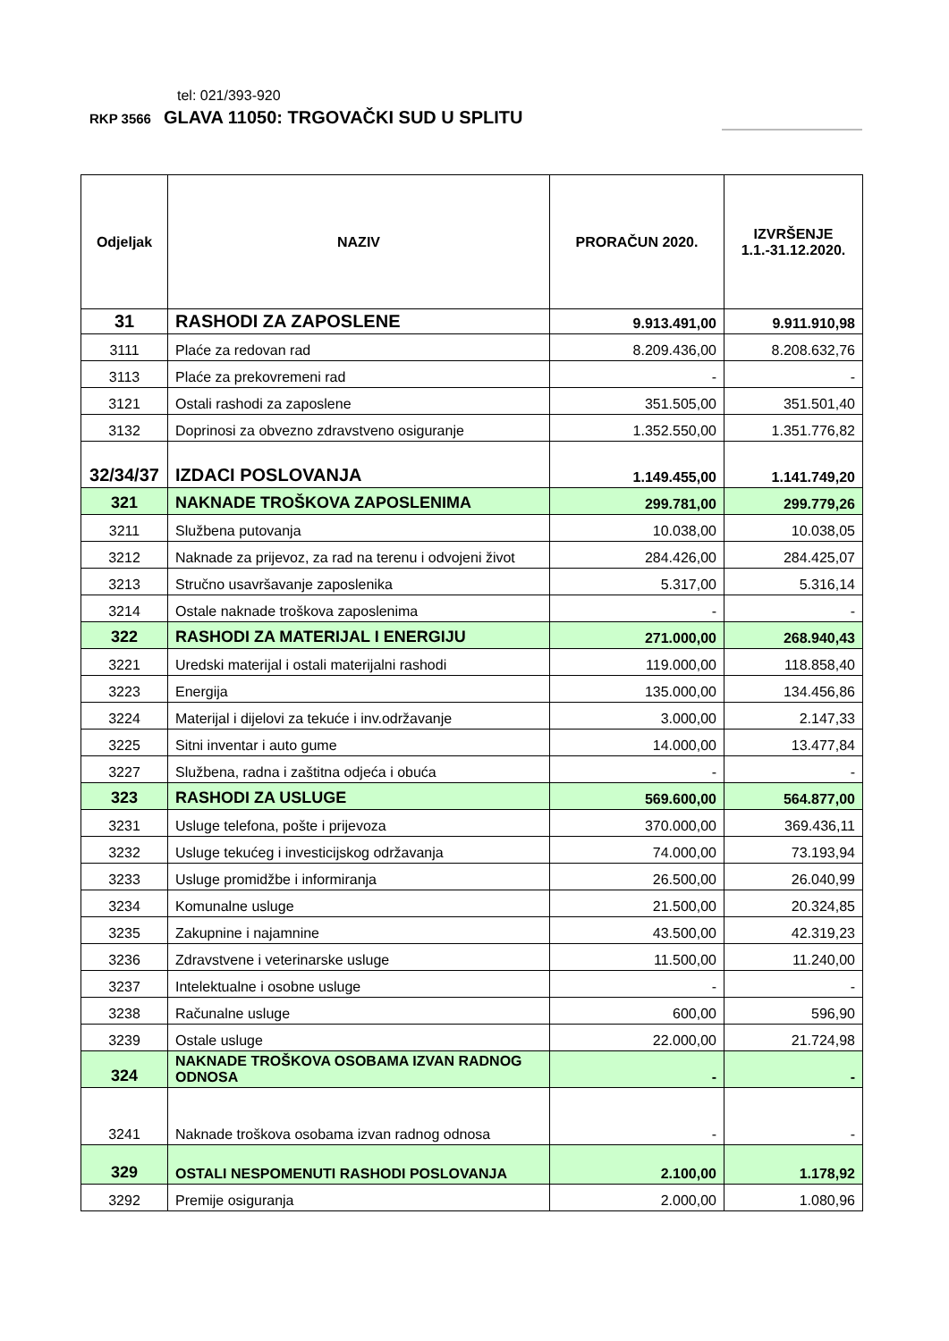tel: 021/393-920
RKP 3566 GLAVA 11050: TRGOVAČKI SUD U SPLITU
| Odjeljak | NAZIV | PRORAČUN 2020. | IZVRŠENJE 1.1.-31.12.2020. |
| --- | --- | --- | --- |
| 31 | RASHODI ZA ZAPOSLENE | 9.913.491,00 | 9.911.910,98 |
| 3111 | Plaće za redovan rad | 8.209.436,00 | 8.208.632,76 |
| 3113 | Plaće za prekovremeni rad | - | - |
| 3121 | Ostali rashodi za zaposlene | 351.505,00 | 351.501,40 |
| 3132 | Doprinosi za obvezno zdravstveno osiguranje | 1.352.550,00 | 1.351.776,82 |
| 32/34/37 | IZDACI POSLOVANJA | 1.149.455,00 | 1.141.749,20 |
| 321 | NAKNADE TROŠKOVA ZAPOSLENIMA | 299.781,00 | 299.779,26 |
| 3211 | Službena putovanja | 10.038,00 | 10.038,05 |
| 3212 | Naknade za prijevoz, za rad na terenu i odvojeni život | 284.426,00 | 284.425,07 |
| 3213 | Stručno usavršavanje zaposlenika | 5.317,00 | 5.316,14 |
| 3214 | Ostale naknade troškova zaposlenima | - | - |
| 322 | RASHODI ZA MATERIJAL I ENERGIJU | 271.000,00 | 268.940,43 |
| 3221 | Uredski materijal i ostali materijalni rashodi | 119.000,00 | 118.858,40 |
| 3223 | Energija | 135.000,00 | 134.456,86 |
| 3224 | Materijal i dijelovi za tekuće i inv.održavanje | 3.000,00 | 2.147,33 |
| 3225 | Sitni inventar i auto gume | 14.000,00 | 13.477,84 |
| 3227 | Službena, radna i zaštitna odjeća i obuća | - | - |
| 323 | RASHODI ZA USLUGE | 569.600,00 | 564.877,00 |
| 3231 | Usluge telefona, pošte i prijevoza | 370.000,00 | 369.436,11 |
| 3232 | Usluge tekućeg i investicijskog održavanja | 74.000,00 | 73.193,94 |
| 3233 | Usluge promidžbe i informiranja | 26.500,00 | 26.040,99 |
| 3234 | Komunalne usluge | 21.500,00 | 20.324,85 |
| 3235 | Zakupnine i najamnine | 43.500,00 | 42.319,23 |
| 3236 | Zdravstvene i veterinarske usluge | 11.500,00 | 11.240,00 |
| 3237 | Intelektualne i osobne usluge | - | - |
| 3238 | Računalne usluge | 600,00 | 596,90 |
| 3239 | Ostale usluge | 22.000,00 | 21.724,98 |
| 324 | NAKNADE TROŠKOVA OSOBAMA IZVAN RADNOG ODNOSA | - | - |
| 3241 | Naknade troškova osobama izvan radnog odnosa | - | - |
| 329 | OSTALI NESPOMENUTI RASHODI POSLOVANJA | 2.100,00 | 1.178,92 |
| 3292 | Premije osiguranja | 2.000,00 | 1.080,96 |